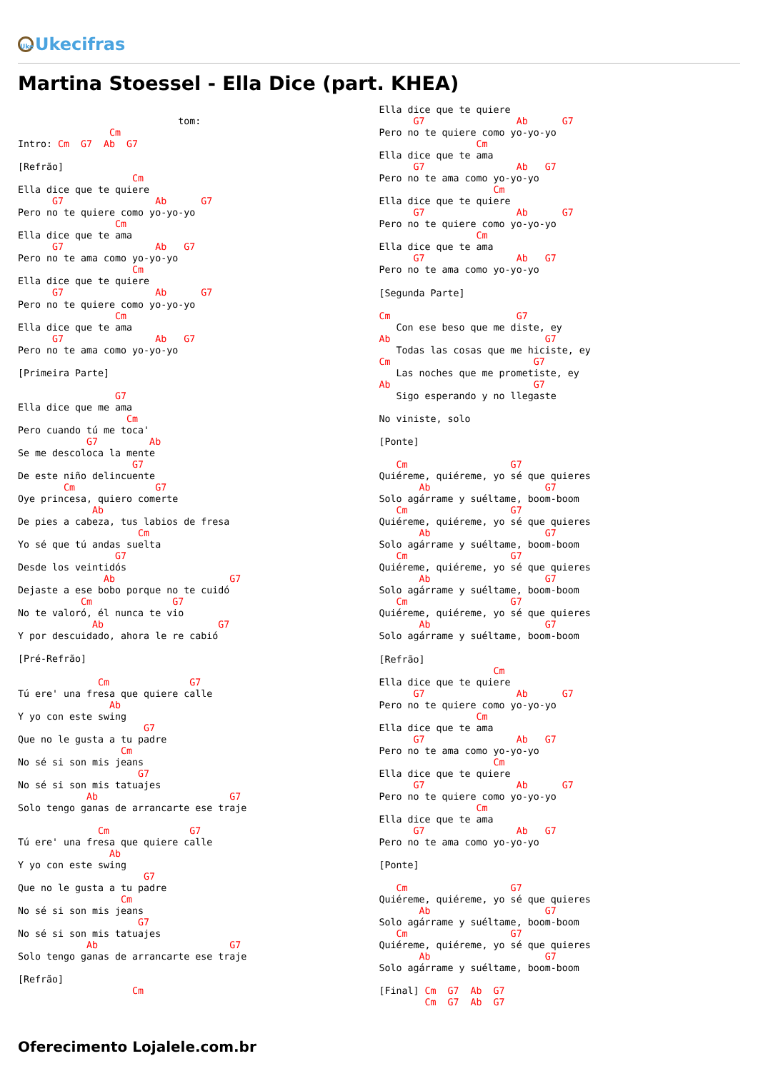Uke Ukecifras
Martina Stoessel - Ella Dice (part. KHEA)
                            tom:
                Cm
Intro: Cm  G7  Ab  G7

[Refrão]
                    Cm
Ella dice que te quiere
      G7                Ab      G7
Pero no te quiere como yo-yo-yo
                 Cm
Ella dice que te ama
      G7                Ab   G7
Pero no te ama como yo-yo-yo
                    Cm
Ella dice que te quiere
      G7                Ab      G7
Pero no te quiere como yo-yo-yo
                 Cm
Ella dice que te ama
      G7                Ab   G7
Pero no te ama como yo-yo-yo

[Primeira Parte]

                 G7
Ella dice que me ama
                   Cm
Pero cuando tú me toca'
            G7         Ab
Se me descoloca la mente
                    G7
De este niño delincuente
        Cm              G7
Oye princesa, quiero comerte
             Ab
De pies a cabeza, tus labios de fresa
                     Cm
Yo sé que tú andas suelta
                 G7
Desde los veintidós
               Ab                    G7
Dejaste a ese bobo porque no te cuidó
           Cm              G7
No te valoró, él nunca te vio
             Ab                    G7
Y por descuidado, ahora le re cabió

[Pré-Refrão]

              Cm              G7
Tú ere' una fresa que quiere calle
                Ab
Y yo con este swing
                      G7
Que no le gusta a tu padre
                  Cm
No sé si son mis jeans
                     G7
No sé si son mis tatuajes
            Ab                       G7
Solo tengo ganas de arrancarte ese traje

              Cm              G7
Tú ere' una fresa que quiere calle
                Ab
Y yo con este swing
                      G7
Que no le gusta a tu padre
                  Cm
No sé si son mis jeans
                     G7
No sé si son mis tatuajes
            Ab                       G7
Solo tengo ganas de arrancarte ese traje

[Refrão]
                    Cm
Ella dice que te quiere
      G7                Ab      G7
Pero no te quiere como yo-yo-yo
                 Cm
Ella dice que te ama
      G7                Ab   G7
Pero no te ama como yo-yo-yo
                    Cm
Ella dice que te quiere
      G7                Ab      G7
Pero no te quiere como yo-yo-yo
                 Cm
Ella dice que te ama
      G7                Ab   G7
Pero no te ama como yo-yo-yo

[Segunda Parte]

Cm                      G7
   Con ese beso que me diste, ey
Ab                           G7
   Todas las cosas que me hiciste, ey
Cm                         G7
   Las noches que me prometiste, ey
Ab                         G7
   Sigo esperando y no llegaste

No viniste, solo

[Ponte]

   Cm                  G7
Quiéreme, quiéreme, yo sé que quieres
       Ab                    G7
Solo agárrame y suéltame, boom-boom
   Cm                  G7
Quiéreme, quiéreme, yo sé que quieres
       Ab                    G7
Solo agárrame y suéltame, boom-boom
   Cm                  G7
Quiéreme, quiéreme, yo sé que quieres
       Ab                    G7
Solo agárrame y suéltame, boom-boom
   Cm                  G7
Quiéreme, quiéreme, yo sé que quieres
       Ab                    G7
Solo agárrame y suéltame, boom-boom

[Refrão]
                    Cm
Ella dice que te quiere
      G7                Ab      G7
Pero no te quiere como yo-yo-yo
                 Cm
Ella dice que te ama
      G7                Ab   G7
Pero no te ama como yo-yo-yo
                    Cm
Ella dice que te quiere
      G7                Ab      G7
Pero no te quiere como yo-yo-yo
                 Cm
Ella dice que te ama
      G7                Ab   G7
Pero no te ama como yo-yo-yo

[Ponte]

   Cm                  G7
Quiéreme, quiéreme, yo sé que quieres
       Ab                    G7
Solo agárrame y suéltame, boom-boom
   Cm                  G7
Quiéreme, quiéreme, yo sé que quieres
       Ab                    G7
Solo agárrame y suéltame, boom-boom

[Final] Cm  G7  Ab  G7
        Cm  G7  Ab  G7
Oferecimento Lojalele.com.br